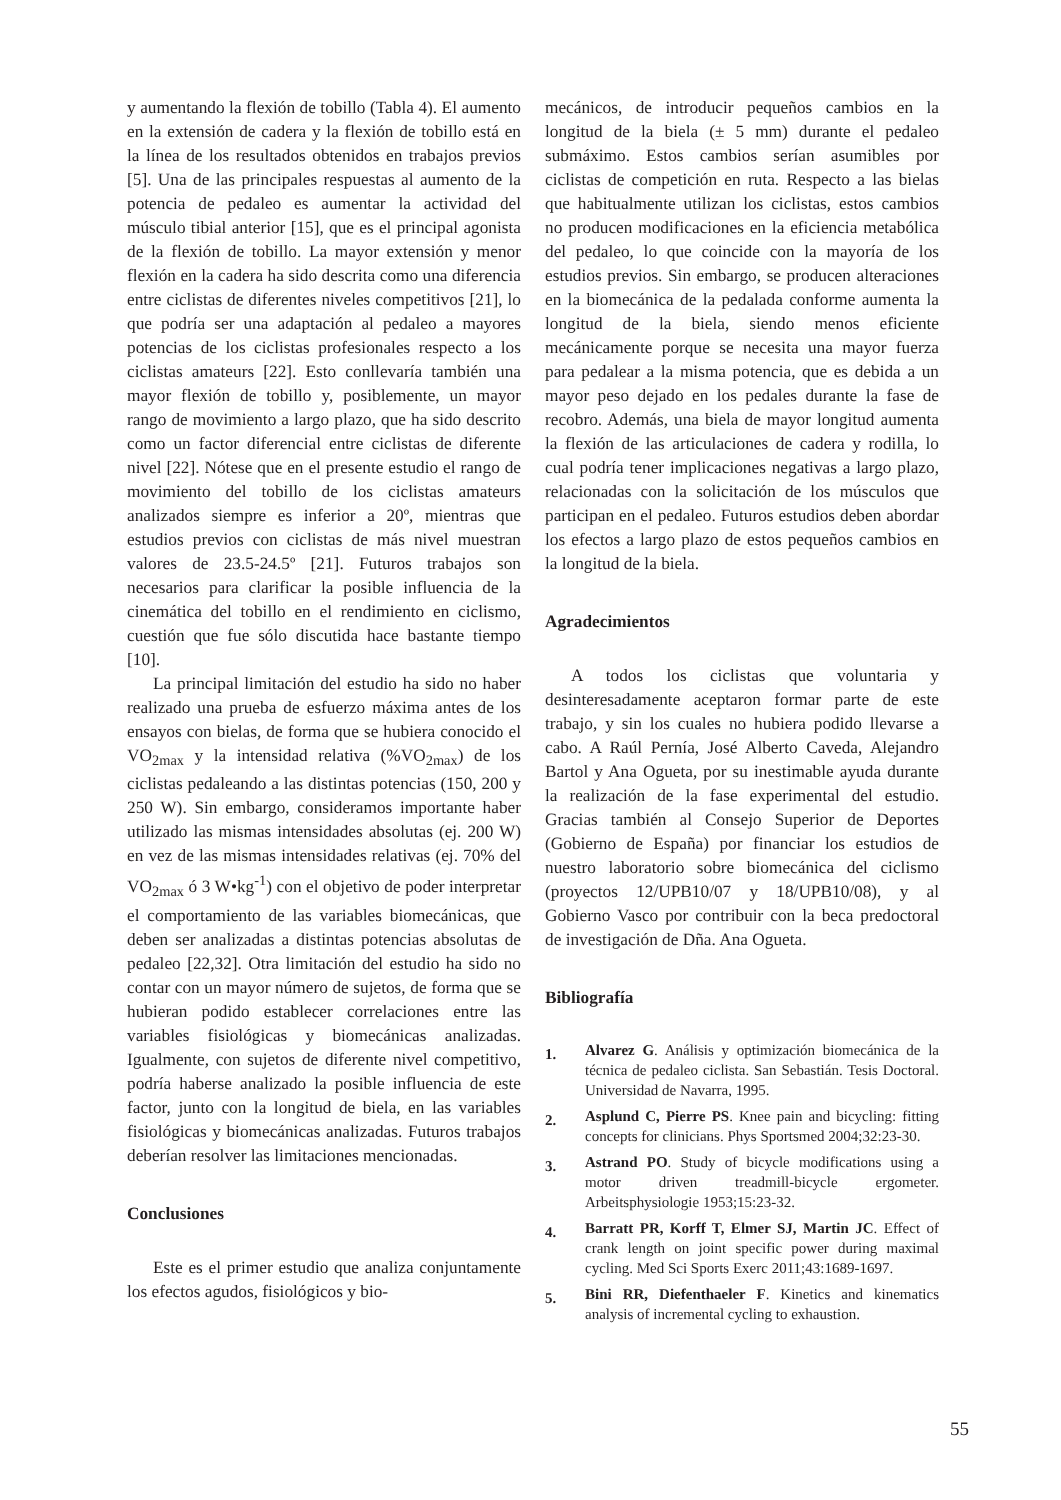y aumentando la flexión de tobillo (Tabla 4). El aumento en la extensión de cadera y la flexión de tobillo está en la línea de los resultados obtenidos en trabajos previos [5]. Una de las principales respuestas al aumento de la potencia de pedaleo es aumentar la actividad del músculo tibial anterior [15], que es el principal agonista de la flexión de tobillo. La mayor extensión y menor flexión en la cadera ha sido descrita como una diferencia entre ciclistas de diferentes niveles competitivos [21], lo que podría ser una adaptación al pedaleo a mayores potencias de los ciclistas profesionales respecto a los ciclistas amateurs [22]. Esto conllevaría también una mayor flexión de tobillo y, posiblemente, un mayor rango de movimiento a largo plazo, que ha sido descrito como un factor diferencial entre ciclistas de diferente nivel [22]. Nótese que en el presente estudio el rango de movimiento del tobillo de los ciclistas amateurs analizados siempre es inferior a 20º, mientras que estudios previos con ciclistas de más nivel muestran valores de 23.5-24.5º [21]. Futuros trabajos son necesarios para clarificar la posible influencia de la cinemática del tobillo en el rendimiento en ciclismo, cuestión que fue sólo discutida hace bastante tiempo [10].
La principal limitación del estudio ha sido no haber realizado una prueba de esfuerzo máxima antes de los ensayos con bielas, de forma que se hubiera conocido el VO<sub>2max</sub> y la intensidad relativa (%VO<sub>2max</sub>) de los ciclistas pedaleando a las distintas potencias (150, 200 y 250 W). Sin embargo, consideramos importante haber utilizado las mismas intensidades absolutas (ej. 200 W) en vez de las mismas intensidades relativas (ej. 70% del VO<sub>2max</sub> ó 3 W•kg<sup>-1</sup>) con el objetivo de poder interpretar el comportamiento de las variables biomecánicas, que deben ser analizadas a distintas potencias absolutas de pedaleo [22,32]. Otra limitación del estudio ha sido no contar con un mayor número de sujetos, de forma que se hubieran podido establecer correlaciones entre las variables fisiológicas y biomecánicas analizadas. Igualmente, con sujetos de diferente nivel competitivo, podría haberse analizado la posible influencia de este factor, junto con la longitud de biela, en las variables fisiológicas y biomecánicas analizadas. Futuros trabajos deberían resolver las limitaciones mencionadas.
Conclusiones
Este es el primer estudio que analiza conjuntamente los efectos agudos, fisiológicos y bio-
mecánicos, de introducir pequeños cambios en la longitud de la biela (± 5 mm) durante el pedaleo submáximo. Estos cambios serían asumibles por ciclistas de competición en ruta. Respecto a las bielas que habitualmente utilizan los ciclistas, estos cambios no producen modificaciones en la eficiencia metabólica del pedaleo, lo que coincide con la mayoría de los estudios previos. Sin embargo, se producen alteraciones en la biomecánica de la pedalada conforme aumenta la longitud de la biela, siendo menos eficiente mecánicamente porque se necesita una mayor fuerza para pedalear a la misma potencia, que es debida a un mayor peso dejado en los pedales durante la fase de recobro. Además, una biela de mayor longitud aumenta la flexión de las articulaciones de cadera y rodilla, lo cual podría tener implicaciones negativas a largo plazo, relacionadas con la solicitación de los músculos que participan en el pedaleo. Futuros estudios deben abordar los efectos a largo plazo de estos pequeños cambios en la longitud de la biela.
Agradecimientos
A todos los ciclistas que voluntaria y desinteresadamente aceptaron formar parte de este trabajo, y sin los cuales no hubiera podido llevarse a cabo. A Raúl Pernía, José Alberto Caveda, Alejandro Bartol y Ana Ogueta, por su inestimable ayuda durante la realización de la fase experimental del estudio. Gracias también al Consejo Superior de Deportes (Gobierno de España) por financiar los estudios de nuestro laboratorio sobre biomecánica del ciclismo (proyectos 12/UPB10/07 y 18/UPB10/08), y al Gobierno Vasco por contribuir con la beca predoctoral de investigación de Dña. Ana Ogueta.
Bibliografía
1. Alvarez G. Análisis y optimización biomecánica de la técnica de pedaleo ciclista. San Sebastián. Tesis Doctoral. Universidad de Navarra, 1995.
2. Asplund C, Pierre PS. Knee pain and bicycling: fitting concepts for clinicians. Phys Sportsmed 2004;32:23-30.
3. Astrand PO. Study of bicycle modifications using a motor driven treadmill-bicycle ergometer. Arbeitsphysiologie 1953;15:23-32.
4. Barratt PR, Korff T, Elmer SJ, Martin JC. Effect of crank length on joint specific power during maximal cycling. Med Sci Sports Exerc 2011;43:1689-1697.
5. Bini RR, Diefenthaeler F. Kinetics and kinematics analysis of incremental cycling to exhaustion.
55